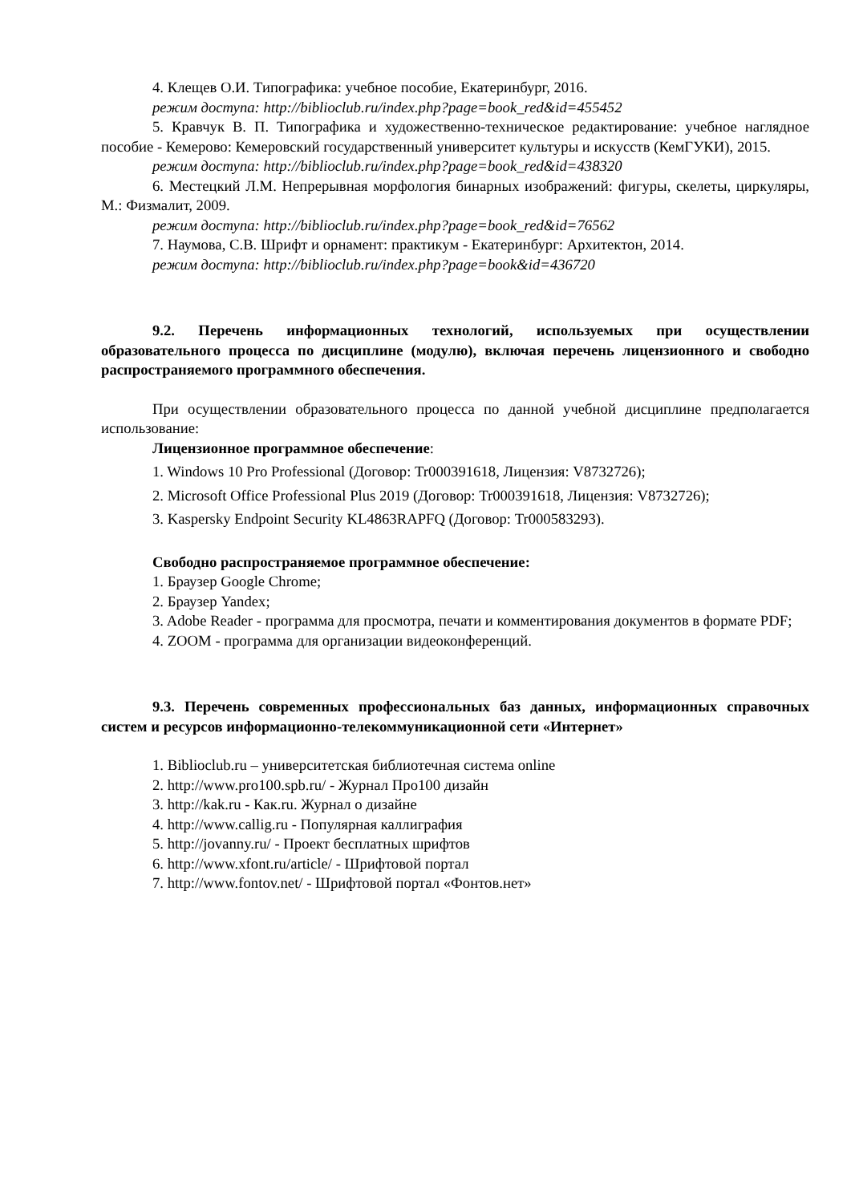4. Клещев О.И. Типографика: учебное пособие, Екатеринбург, 2016.
режим доступа: http://biblioclub.ru/index.php?page=book_red&id=455452
5. Кравчук В. П. Типографика и художественно-техническое редактирование: учебное наглядное пособие - Кемерово: Кемеровский государственный университет культуры и искусств (КемГУКИ), 2015.
режим доступа: http://biblioclub.ru/index.php?page=book_red&id=438320
6. Местецкий Л.М. Непрерывная морфология бинарных изображений: фигуры, скелеты, циркуляры, М.: Физмалит, 2009.
режим доступа: http://biblioclub.ru/index.php?page=book_red&id=76562
7. Наумова, С.В. Шрифт и орнамент: практикум - Екатеринбург: Архитектон, 2014.
режим доступа: http://biblioclub.ru/index.php?page=book&id=436720
9.2. Перечень информационных технологий, используемых при осуществлении образовательного процесса по дисциплине (модулю), включая перечень лицензионного и свободно распространяемого программного обеспечения.
При осуществлении образовательного процесса по данной учебной дисциплине предполагается использование:
Лицензионное программное обеспечение:
1. Windows 10 Pro Professional (Договор: Tr000391618, Лицензия: V8732726);
2. Microsoft Office Professional Plus 2019 (Договор: Tr000391618, Лицензия: V8732726);
3. Kaspersky Endpoint Security KL4863RAPFQ (Договор: Tr000583293).
Свободно распространяемое программное обеспечение:
1. Браузер Google Chrome;
2. Браузер Yandex;
3. Adobe Reader - программа для просмотра, печати и комментирования документов в формате PDF;
4. ZOOM - программа для организации видеоконференций.
9.3. Перечень современных профессиональных баз данных, информационных справочных систем и ресурсов информационно-телекоммуникационной сети «Интернет»
1. Biblioclub.ru – университетская библиотечная система online
2. http://www.pro100.spb.ru/ - Журнал Про100 дизайн
3. http://kak.ru - Как.ru. Журнал о дизайне
4. http://www.callig.ru - Популярная каллиграфия
5. http://jovanny.ru/ - Проект бесплатных шрифтов
6. http://www.xfont.ru/article/ - Шрифтовой портал
7. http://www.fontov.net/ - Шрифтовой портал «Фонтов.нет»